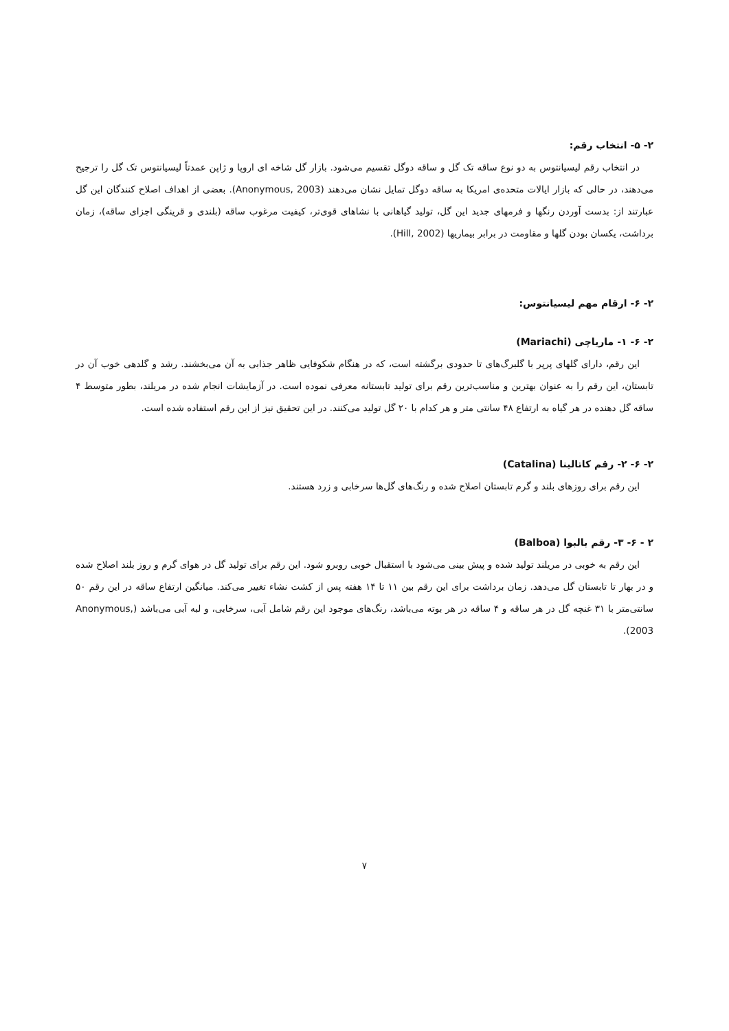۲- ۵- انتخاب رقم:
در انتخاب رقم لیسیانتوس به دو نوع ساقه تک گل و ساقه دوگل تقسیم می‌شود. بازار گل شاخه ای اروپا و ژاپن عمدتاً لیسیانتوس تک گل را ترجیح می‌دهند، در حالی که بازار ایالات متحده‌ی امریکا به ساقه دوگل تمایل نشان می‌دهند (Anonymous, 2003). بعضی از اهداف اصلاح کنندگان این گل عبارتند از: بدست آوردن رنگها و فرمهای جدید این گل، تولید گیاهانی با نشاهای قوی‌تر، کیفیت مرغوب ساقه (بلندی و قرینگی اجزای ساقه)، زمان برداشت، یکسان بودن گلها و مقاومت در برابر بیماریها (Hill, 2002).
۲- ۶- ارقام مهم لیسیانتوس:
۲- ۶- ۱- ماریاچی (Mariachi)
این رقم، دارای گلهای پرپر با گلبرگ‌های تا حدودی برگشته است، که در هنگام شکوفایی ظاهر جذابی به آن می‌بخشند. رشد و گلدهی خوب آن در تابستان، این رقم را به عنوان بهترین و مناسب‌ترین رقم برای تولید تابستانه معرفی نموده است. در آزمایشات انجام شده در مریلند، بطور متوسط ۴ ساقه گل دهنده در هر گیاه به ارتفاع ۴۸ سانتی متر و هر کدام با ۲۰ گل تولید می‌کنند. در این تحقیق نیز از این رقم استفاده شده است.
۲- ۶- ۲- رقم کاتالینا (Catalina)
این رقم برای روزهای بلند و گرم تابستان اصلاح شده و رنگ‌های گل‌ها سرخابی و زرد هستند.
۲ - ۶- ۳- رقم بالبوا (Balboa)
این رقم به خوبی در مریلند تولید شده و پیش بینی می‌شود با استقبال خوبی روبرو شود. این رقم برای تولید گل در هوای گرم و روز بلند اصلاح شده و در بهار تا تابستان گل می‌دهد. زمان برداشت برای این رقم بین ۱۱ تا ۱۴ هفته پس از کشت نشاء تغییر می‌کند. میانگین ارتفاع ساقه در این رقم ۵۰ سانتی‌متر با ۳۱ غنچه گل در هر ساقه و ۴ ساقه در هر بوته می‌باشد، رنگ‌های موجود این رقم شامل آبی، سرخابی، و لبه آبی می‌باشد (Anonymous, 2003).
۷